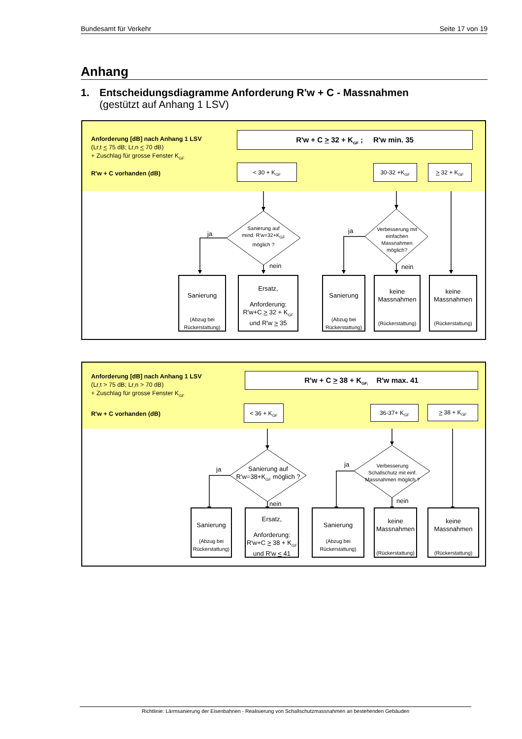Bundesamt für Verkehr Seite 17 von 19
Anhang
1. Entscheidungsdiagramme Anforderung R'w + C - Massnahmen
(gestützt auf Anhang 1 LSV)
Anforderung [dB] nach Anhang 1 LSV
(Lr,t < 75 dB; Lr,n < 70 dB)
+ Zuschlag für grosse Fenster K<sub>GF</sub>
R'w + C vorhanden (dB)
R'w + C > 32 + K<sub>GF</sub> ; R'w min. 35
< 30 + K<sub>GF</sub> 30-32 +K<sub>GF</sub> > 32 + K<sub>GF</sub>
Sanierung auf mind. R'w=32+K<sub>GF</sub> möglich ?
ja
nein
Verbesserung mit einfachen Massnahmen möglich?
ja
nein
Sanierung
(Abzug bei Rückerstattung)
Ersatz,
Anforderung:
R'w+C > 32 + K<sub>GF</sub>
und R'w > 35
Sanierung
(Abzug bei Rückerstattung)
keine Massnahmen
(Rückerstattung)
keine Massnahmen
(Rückerstattung)
Anforderung [dB] nach Anhang 1 LSV
(Lr,t > 75 dB; Lr,n > 70 dB)
+ Zuschlag für grosse Fenster K<sub>GF</sub>
R'w + C vorhanden (dB)
R'w + C > 38 + K<sub>GF;</sub> R'w max. 41
< 36 + K<sub>GF</sub> 36-37+ K<sub>GF</sub> > 38 + K<sub>GF</sub>
Sanierung auf R'w=38+K<sub>GF</sub> möglich ?
ja
nein
Verbesserung Schallschutz mit einf. Massnahmen möglich ?
ja
nein
Sanierung
(Abzug bei Rückerstattung)
Ersatz,
Anforderung:
R'w+C > 38 + K<sub>GF</sub>
und R'w < 41
Sanierung
(Abzug bei Rückerstattung)
keine Massnahmen
(Rückerstattung)
keine Massnahmen
(Rückerstattung)
Richtlinie: Lärmsanierung der Eisenbahnen - Realisierung von Schallschutzmassnahmen an bestehenden Gebäuden